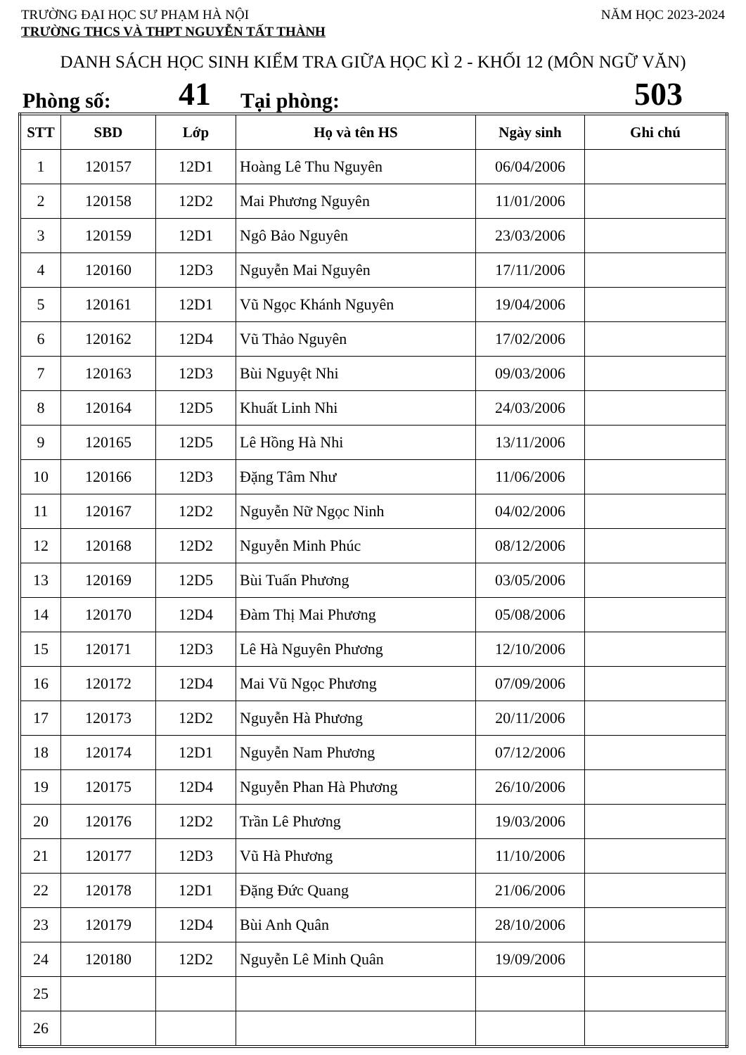TRƯỜNG ĐẠI HỌC SƯ PHẠM HÀ NỘI NĂM HỌC 2023-2024
TRƯỜNG THCS VÀ THPT NGUYỄN TẤT THÀNH
DANH SÁCH HỌC SINH KIỂM TRA GIỮA HỌC KÌ 2 - KHỐI 12 (MÔN NGỮ VĂN)
Phòng số: 41 Tại phòng: 503
| STT | SBD | Lớp | Họ và tên HS | Ngày sinh | Ghi chú |
| --- | --- | --- | --- | --- | --- |
| 1 | 120157 | 12D1 | Hoàng Lê Thu Nguyên | 06/04/2006 | |
| 2 | 120158 | 12D2 | Mai Phương Nguyên | 11/01/2006 | |
| 3 | 120159 | 12D1 | Ngô Bảo Nguyên | 23/03/2006 | |
| 4 | 120160 | 12D3 | Nguyễn Mai Nguyên | 17/11/2006 | |
| 5 | 120161 | 12D1 | Vũ Ngọc Khánh Nguyên | 19/04/2006 | |
| 6 | 120162 | 12D4 | Vũ Thảo Nguyên | 17/02/2006 | |
| 7 | 120163 | 12D3 | Bùi Nguyệt Nhi | 09/03/2006 | |
| 8 | 120164 | 12D5 | Khuất Linh Nhi | 24/03/2006 | |
| 9 | 120165 | 12D5 | Lê Hồng Hà Nhi | 13/11/2006 | |
| 10 | 120166 | 12D3 | Đặng Tâm Như | 11/06/2006 | |
| 11 | 120167 | 12D2 | Nguyễn Nữ Ngọc Ninh | 04/02/2006 | |
| 12 | 120168 | 12D2 | Nguyễn Minh Phúc | 08/12/2006 | |
| 13 | 120169 | 12D5 | Bùi Tuấn Phương | 03/05/2006 | |
| 14 | 120170 | 12D4 | Đàm Thị Mai Phương | 05/08/2006 | |
| 15 | 120171 | 12D3 | Lê Hà Nguyên Phương | 12/10/2006 | |
| 16 | 120172 | 12D4 | Mai Vũ Ngọc Phương | 07/09/2006 | |
| 17 | 120173 | 12D2 | Nguyễn Hà Phương | 20/11/2006 | |
| 18 | 120174 | 12D1 | Nguyễn Nam Phương | 07/12/2006 | |
| 19 | 120175 | 12D4 | Nguyễn Phan Hà Phương | 26/10/2006 | |
| 20 | 120176 | 12D2 | Trần Lê Phương | 19/03/2006 | |
| 21 | 120177 | 12D3 | Vũ Hà Phương | 11/10/2006 | |
| 22 | 120178 | 12D1 | Đặng Đức Quang | 21/06/2006 | |
| 23 | 120179 | 12D4 | Bùi Anh Quân | 28/10/2006 | |
| 24 | 120180 | 12D2 | Nguyễn Lê Minh Quân | 19/09/2006 | |
| 25 | | | | | |
| 26 | | | | | |